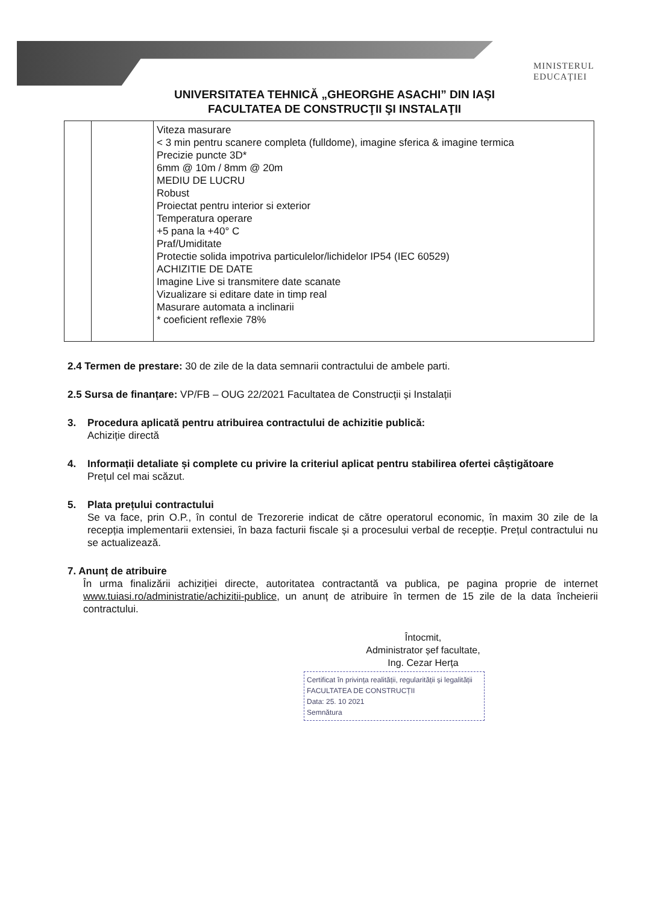MINISTERUL
EDUCAȚIEI
UNIVERSITATEA TEHNICĂ „GHEORGHE ASACHI” DIN IAȘI
FACULTATEA DE CONSTRUCŢII ŞI INSTALAŢII
| | | Viteza masurare < 3 min pentru scanere completa (fulldome), imagine sferica & imagine termica Precizie puncte 3D* 6mm @ 10m / 8mm @ 20m MEDIU DE LUCRU Robust Proiectat pentru interior si exterior Temperatura operare +5 pana la +40° C Praf/Umiditate Protectie solida impotriva particulelor/lichidelor IP54 (IEC 60529) ACHIZITIE DE DATE Imagine Live si transmitere date scanate Vizualizare si editare date in timp real Masurare automata a inclinarii * coeficient reflexie 78% |
2.4 Termen de prestare: 30 de zile de la data semnarii contractului de ambele parti.
2.5 Sursa de finanțare: VP/FB – OUG 22/2021 Facultatea de Construcții și Instalații
3. Procedura aplicată pentru atribuirea contractului de achizitie publică:
Achiziție directă
4. Informații detaliate și complete cu privire la criteriul aplicat pentru stabilirea ofertei câștigătoare
Prețul cel mai scăzut.
5. Plata prețului contractului
Se va face, prin O.P., în contul de Trezorerie indicat de către operatorul economic, în maxim 30 zile de la recepția implementarii extensiei, în baza facturii fiscale și a procesului verbal de recepție. Prețul contractului nu se actualizează.
7. Anunț de atribuire
În urma finalizării achiziției directe, autoritatea contractantă va publica, pe pagina proprie de internet www.tuiasi.ro/administratie/achizitii-publice, un anunț de atribuire în termen de 15 zile de la data încheierii contractului.
Întocmit,
Administrator șef facultate,
Ing. Cezar Herța
Certificat în privința realității, regularității și legalității
FACULTATEA DE CONSTRUCȚII
Data: 25. 10 2021
Semnătura